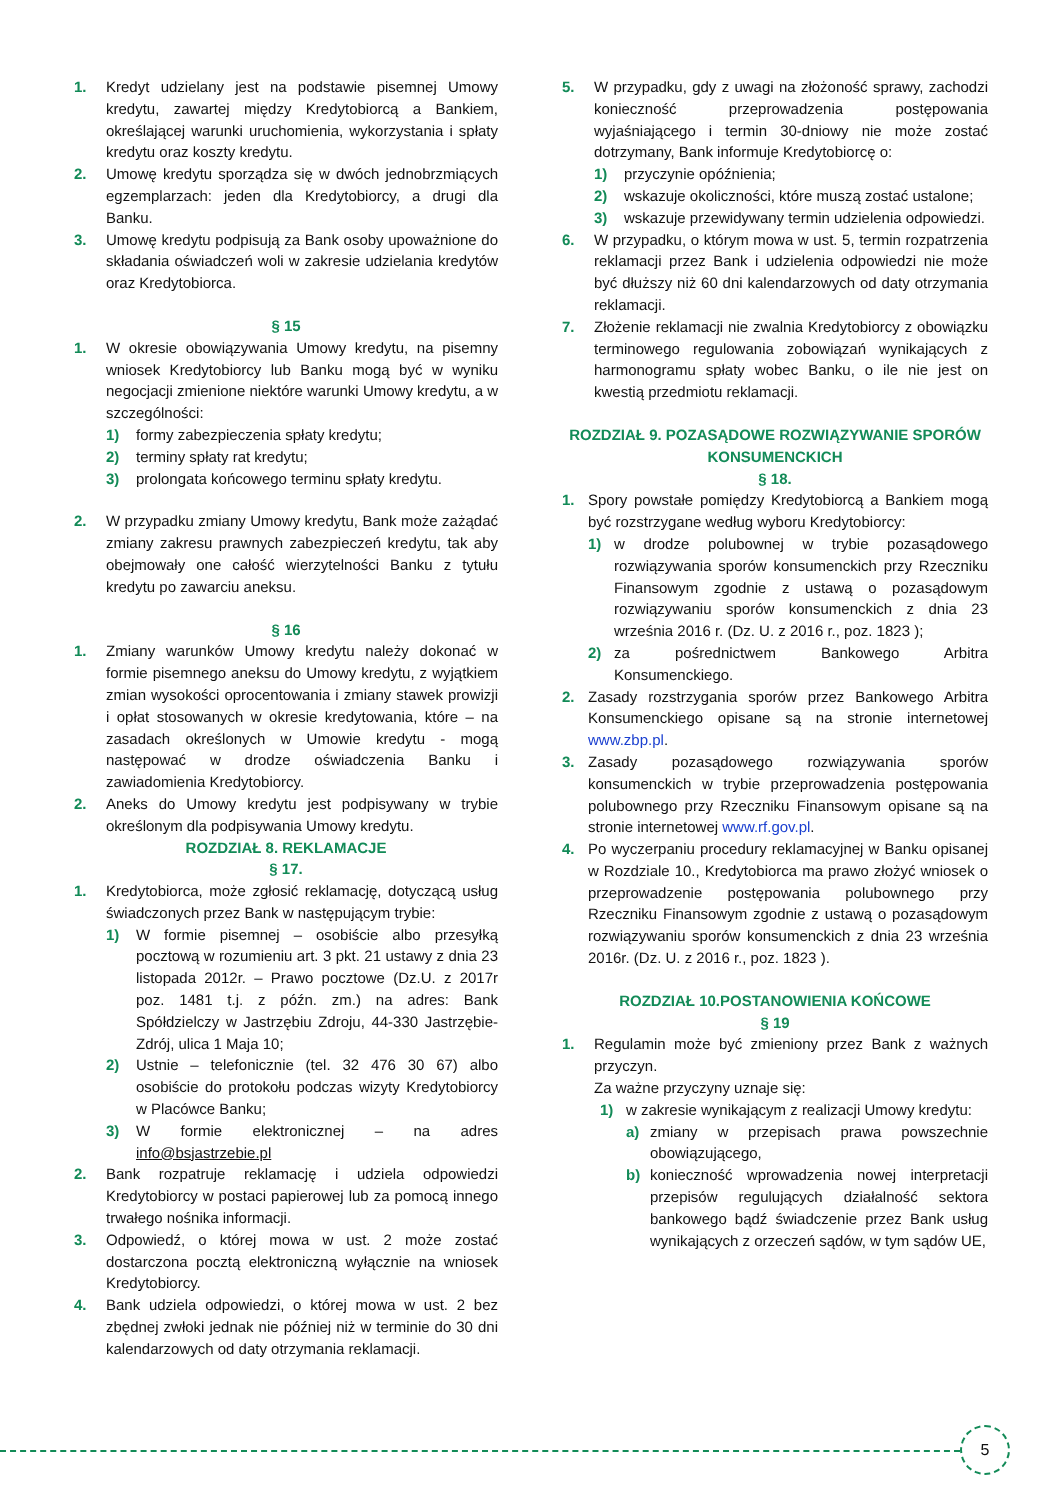1. Kredyt udzielany jest na podstawie pisemnej Umowy kredytu, zawartej między Kredytobiorcą a Bankiem, określającej warunki uruchomienia, wykorzystania i spłaty kredytu oraz koszty kredytu.
2. Umowę kredytu sporządza się w dwóch jednobrzmiących egzemplarzach: jeden dla Kredytobiorcy, a drugi dla Banku.
3. Umowę kredytu podpisują za Bank osoby upoważnione do składania oświadczeń woli w zakresie udzielania kredytów oraz Kredytobiorca.
§ 15
1. W okresie obowiązywania Umowy kredytu, na pisemny wniosek Kredytobiorcy lub Banku mogą być w wyniku negocjacji zmienione niektóre warunki Umowy kredytu, a w szczególności:
1) formy zabezpieczenia spłaty kredytu;
2) terminy spłaty rat kredytu;
3) prolongata końcowego terminu spłaty kredytu.
2. W przypadku zmiany Umowy kredytu, Bank może zażądać zmiany zakresu prawnych zabezpieczeń kredytu, tak aby obejmowały one całość wierzytelności Banku z tytułu kredytu po zawarciu aneksu.
§ 16
1. Zmiany warunków Umowy kredytu należy dokonać w formie pisemnego aneksu do Umowy kredytu, z wyjątkiem zmian wysokości oprocentowania i zmiany stawek prowizji i opłat stosowanych w okresie kredytowania, które – na zasadach określonych w Umowie kredytu - mogą następować w drodze oświadczenia Banku i zawiadomienia Kredytobiorcy.
2. Aneks do Umowy kredytu jest podpisywany w trybie określonym dla podpisywania Umowy kredytu.
ROZDZIAŁ 8. REKLAMACJE
§ 17.
1. Kredytobiorca, może zgłosić reklamację, dotyczącą usług świadczonych przez Bank w następującym trybie:
1) W formie pisemnej – osobiście albo przesyłką pocztową w rozumieniu art. 3 pkt. 21 ustawy z dnia 23 listopada 2012r. – Prawo pocztowe (Dz.U. z 2017r poz. 1481 t.j. z późn. zm.) na adres: Bank Spółdzielczy w Jastrzębiu Zdroju, 44-330 Jastrzębie-Zdrój, ulica 1 Maja 10;
2) Ustnie – telefonicznie (tel. 32 476 30 67) albo osobiście do protokołu podczas wizyty Kredytobiorcy w Placówce Banku;
3) W formie elektronicznej – na adres info@bsjastrzebie.pl
2. Bank rozpatruje reklamację i udziela odpowiedzi Kredytobiorcy w postaci papierowej lub za pomocą innego trwałego nośnika informacji.
3. Odpowiedź, o której mowa w ust. 2 może zostać dostarczona pocztą elektroniczną wyłącznie na wniosek Kredytobiorcy.
4. Bank udziela odpowiedzi, o której mowa w ust. 2 bez zbędnej zwłoki jednak nie później niż w terminie do 30 dni kalendarzowych od daty otrzymania reklamacji.
5. W przypadku, gdy z uwagi na złożoność sprawy, zachodzi konieczność przeprowadzenia postępowania wyjaśniającego i termin 30-dniowy nie może zostać dotrzymany, Bank informuje Kredytobiorcę o:
1) przyczynie opóźnienia;
2) wskazuje okoliczności, które muszą zostać ustalone;
3) wskazuje przewidywany termin udzielenia odpowiedzi.
6. W przypadku, o którym mowa w ust. 5, termin rozpatrzenia reklamacji przez Bank i udzielenia odpowiedzi nie może być dłuższy niż 60 dni kalendarzowych od daty otrzymania reklamacji.
7. Złożenie reklamacji nie zwalnia Kredytobiorcy z obowiązku terminowego regulowania zobowiązań wynikających z harmonogramu spłaty wobec Banku, o ile nie jest on kwestią przedmiotu reklamacji.
ROZDZIAŁ 9. POZASĄDOWE ROZWIĄZYWANIE SPORÓW KONSUMENCKICH
§ 18.
1. Spory powstałe pomiędzy Kredytobiorcą a Bankiem mogą być rozstrzygane według wyboru Kredytobiorcy:
1) w drodze polubownej w trybie pozasądowego rozwiązywania sporów konsumenckich przy Rzeczniku Finansowym zgodnie z ustawą o pozasądowym rozwiązywaniu sporów konsumenckich z dnia 23 września 2016 r. (Dz. U. z 2016 r., poz. 1823 );
2) za pośrednictwem Bankowego Arbitra Konsumenckiego.
2. Zasady rozstrzygania sporów przez Bankowego Arbitra Konsumenckiego opisane są na stronie internetowej www.zbp.pl.
3. Zasady pozasądowego rozwiązywania sporów konsumenckich w trybie przeprowadzenia postępowania polubownego przy Rzeczniku Finansowym opisane są na stronie internetowej www.rf.gov.pl.
4. Po wyczerpaniu procedury reklamacyjnej w Banku opisanej w Rozdziale 10., Kredytobiorca ma prawo złożyć wniosek o przeprowadzenie postępowania polubownego przy Rzeczniku Finansowym zgodnie z ustawą o pozasądowym rozwiązywaniu sporów konsumenckich z dnia 23 września 2016r. (Dz. U. z 2016 r., poz. 1823 ).
ROZDZIAŁ 10.POSTANOWIENIA KOŃCOWE
§ 19
1. Regulamin może być zmieniony przez Bank z ważnych przyczyn.
Za ważne przyczyny uznaje się:
1) w zakresie wynikającym z realizacji Umowy kredytu:
a) zmiany w przepisach prawa powszechnie obowiązującego,
b) konieczność wprowadzenia nowej interpretacji przepisów regulujących działalność sektora bankowego bądź świadczenie przez Bank usług wynikających z orzeczeń sądów, w tym sądów UE,
5